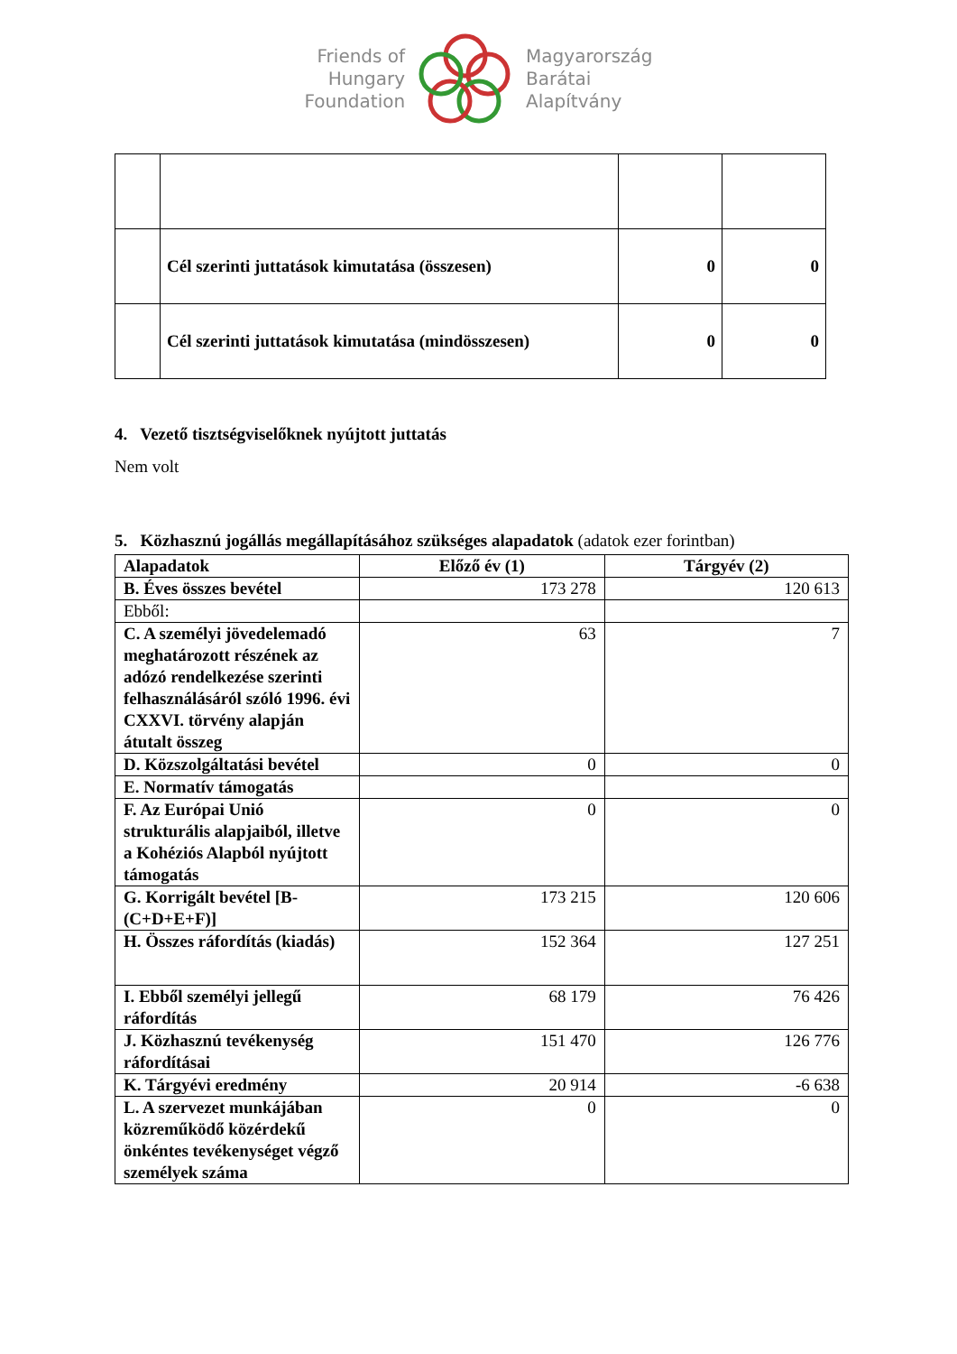Friends of
Hungary
Foundation
Magyarország
Barátai
Alapítvány
| | Cél szerinti juttatások kimutatása (összesen) | 0 | 0 |
| | Cél szerinti juttatások kimutatása (mindösszesen) | 0 | 0 |
4. Vezető tisztségviselőknek nyújtott juttatás
Nem volt
5. Közhasznú jogállás megállapításához szükséges alapadatok (adatok ezer forintban)
| Alapadatok | Előző év (1) | Tárgyév (2) |
| --- | --- | --- |
| B. Éves összes bevétel | 173 278 | 120 613 |
| Ebből: | | |
| C. A személyi jövedelemadó meghatározott részének az adózó rendelkezése szerinti felhasználásáról szóló 1996. évi CXXVI. törvény alapján átutalt összeg | 63 | 7 |
| D. Közszolgáltatási bevétel | 0 | 0 |
| E. Normatív támogatás | | |
| F. Az Európai Unió strukturális alapjaiból, illetve a Kohéziós Alapból nyújtott támogatás | 0 | 0 |
| G. Korrigált bevétel [B-(C+D+E+F)] | 173 215 | 120 606 |
| H. Összes ráfordítás (kiadás) | 152 364 | 127 251 |
| I. Ebből személyi jellegű ráfordítás | 68 179 | 76 426 |
| J. Közhasznú tevékenység ráfordításai | 151 470 | 126 776 |
| K. Tárgyévi eredmény | 20 914 | -6 638 |
| L. A szervezet munkájában közreműködő közérdekű önkéntes tevékenységet végző személyek száma | 0 | 0 |